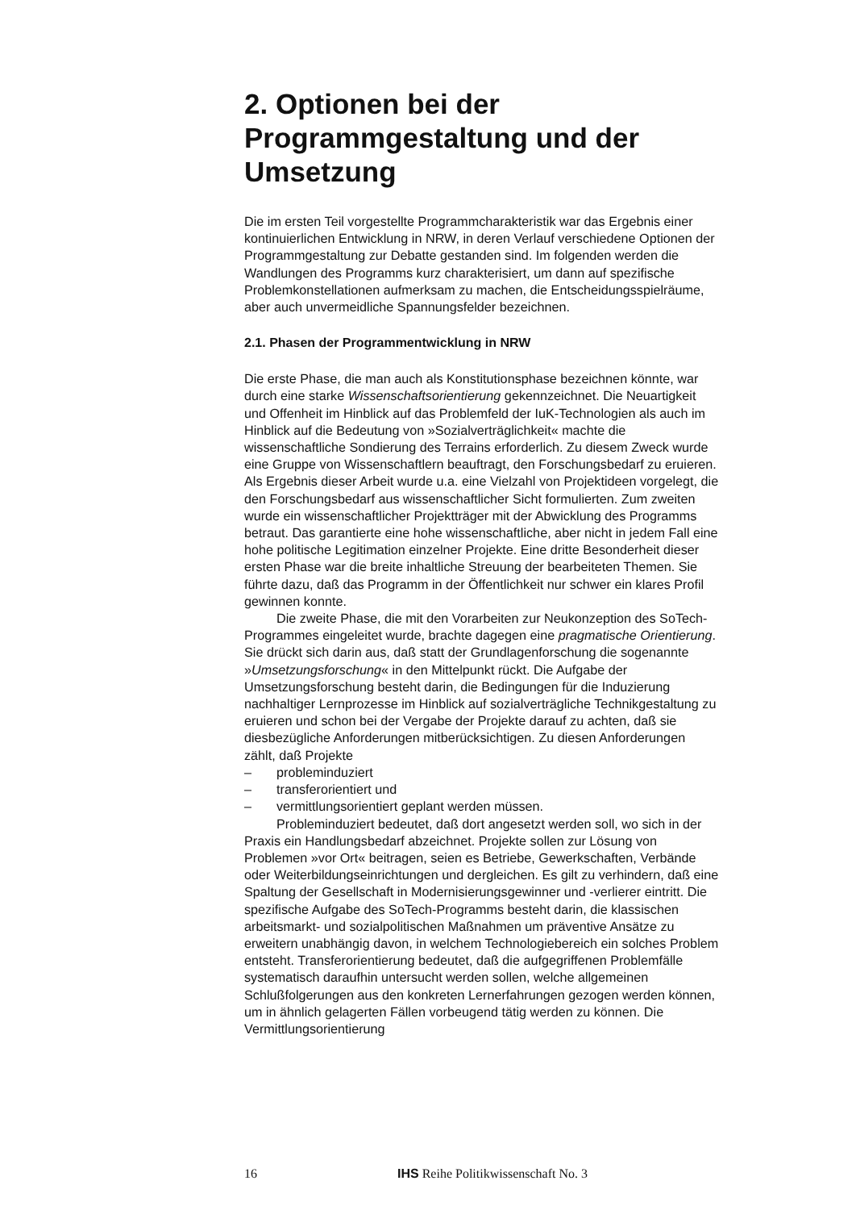2. Optionen bei der Programmgestaltung und der Umsetzung
Die im ersten Teil vorgestellte Programmcharakteristik war das Ergebnis einer kontinuierlichen Entwicklung in NRW, in deren Verlauf verschiedene Optionen der Programmgestaltung zur Debatte gestanden sind. Im folgenden werden die Wandlungen des Programms kurz charakterisiert, um dann auf spezifische Problemkonstellationen aufmerksam zu machen, die Entscheidungsspielräume, aber auch unvermeidliche Spannungsfelder bezeichnen.
2.1. Phasen der Programmentwicklung in NRW
Die erste Phase, die man auch als Konstitutionsphase bezeichnen könnte, war durch eine starke Wissenschaftsorientierung gekennzeichnet. Die Neuartigkeit und Offenheit im Hinblick auf das Problemfeld der IuK-Technologien als auch im Hinblick auf die Bedeutung von »Sozialverträglichkeit« machte die wissenschaftliche Sondierung des Terrains erforderlich. Zu diesem Zweck wurde eine Gruppe von Wissenschaftlern beauftragt, den Forschungsbedarf zu eruieren. Als Ergebnis dieser Arbeit wurde u.a. eine Vielzahl von Projektideen vorgelegt, die den Forschungsbedarf aus wissenschaftlicher Sicht formulierten. Zum zweiten wurde ein wissenschaftlicher Projektträger mit der Abwicklung des Programms betraut. Das garantierte eine hohe wissenschaftliche, aber nicht in jedem Fall eine hohe politische Legitimation einzelner Projekte. Eine dritte Besonderheit dieser ersten Phase war die breite inhaltliche Streuung der bearbeiteten Themen. Sie führte dazu, daß das Programm in der Öffentlichkeit nur schwer ein klares Profil gewinnen konnte.
Die zweite Phase, die mit den Vorarbeiten zur Neukonzeption des SoTech-Programmes eingeleitet wurde, brachte dagegen eine pragmatische Orientierung. Sie drückt sich darin aus, daß statt der Grundlagenforschung die sogenannte »Umsetzungsforschung« in den Mittelpunkt rückt. Die Aufgabe der Umsetzungsforschung besteht darin, die Bedingungen für die Induzierung nachhaltiger Lernprozesse im Hinblick auf sozialverträgliche Technikgestaltung zu eruieren und schon bei der Vergabe der Projekte darauf zu achten, daß sie diesbezügliche Anforderungen mitberücksichtigen. Zu diesen Anforderungen zählt, daß Projekte
– probleminduziert
– transferorientiert und
– vermittlungsorientiert geplant werden müssen.
Probleminduziert bedeutet, daß dort angesetzt werden soll, wo sich in der Praxis ein Handlungsbedarf abzeichnet. Projekte sollen zur Lösung von Problemen »vor Ort« beitragen, seien es Betriebe, Gewerkschaften, Verbände oder Weiterbildungseinrichtungen und dergleichen. Es gilt zu verhindern, daß eine Spaltung der Gesellschaft in Modernisierungsgewinner und -verlierer eintritt. Die spezifische Aufgabe des SoTech-Programms besteht darin, die klassischen arbeitsmarkt- und sozialpolitischen Maßnahmen um präventive Ansätze zu erweitern unabhängig davon, in welchem Technologiebereich ein solches Problem entsteht. Transferorientierung bedeutet, daß die aufgegriffenen Problemfälle systematisch daraufhin untersucht werden sollen, welche allgemeinen Schlußfolgerungen aus den konkreten Lernerfahrungen gezogen werden können, um in ähnlich gelagerten Fällen vorbeugend tätig werden zu können. Die Vermittlungsorientierung
16 IHS Reihe Politikwissenschaft No. 3